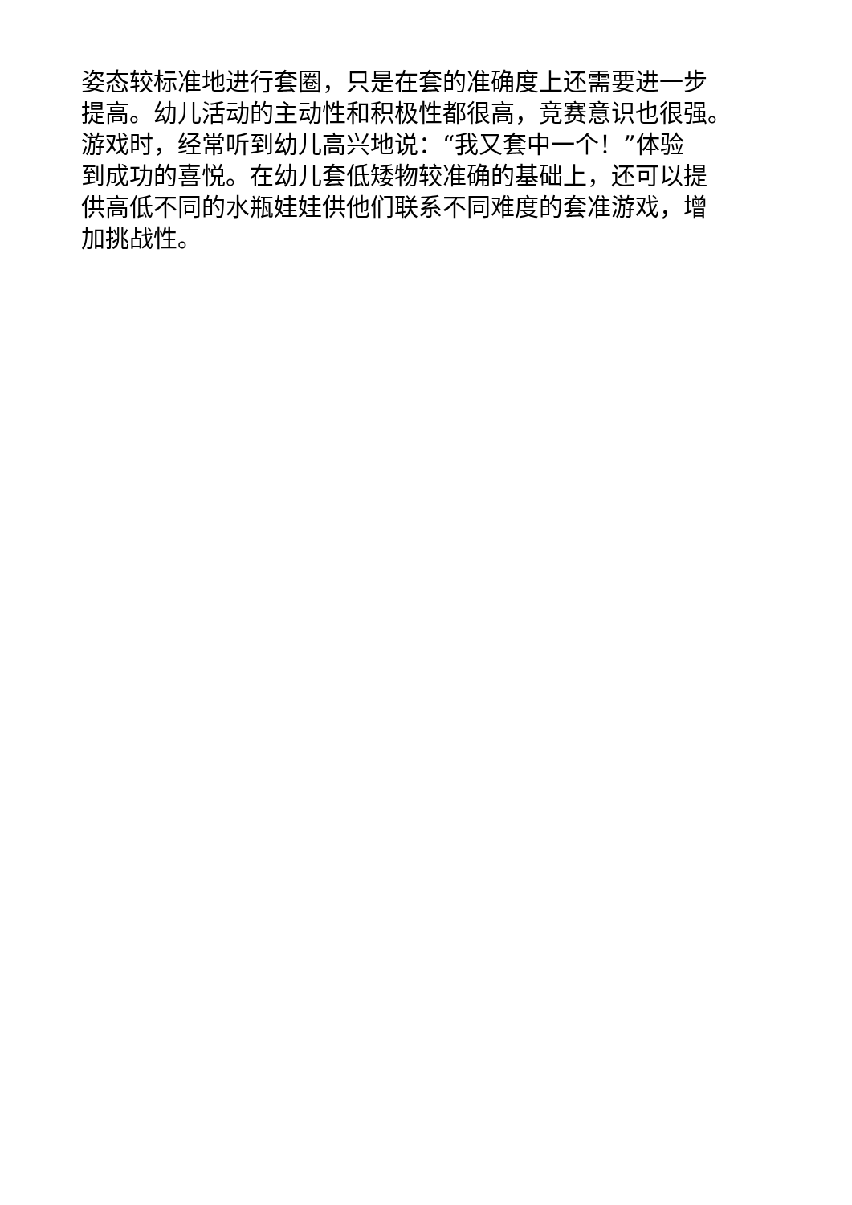姿态较标准地进行套圈，只是在套的准确度上还需要进一步
提高。幼儿活动的主动性和积极性都很高，竞赛意识也很强。
游戏时，经常听到幼儿高兴地说：“我又套中一个！”体验
到成功的喜悦。在幼儿套低矮物较准确的基础上，还可以提
供高低不同的水瓶娃娃供他们联系不同难度的套准游戏，增
加挑战性。